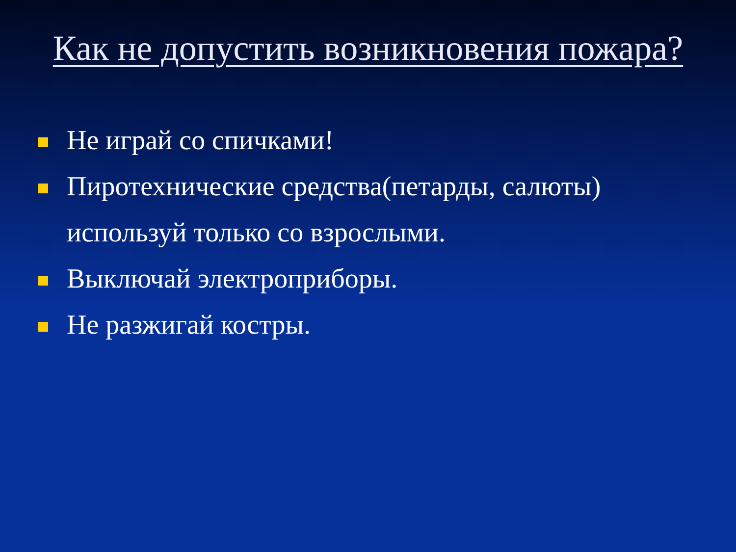Как не допустить возникновения пожара?
Не играй со спичками!
Пиротехнические средства(петарды, салюты) используй только со взрослыми.
Выключай электроприборы.
Не разжигай костры.